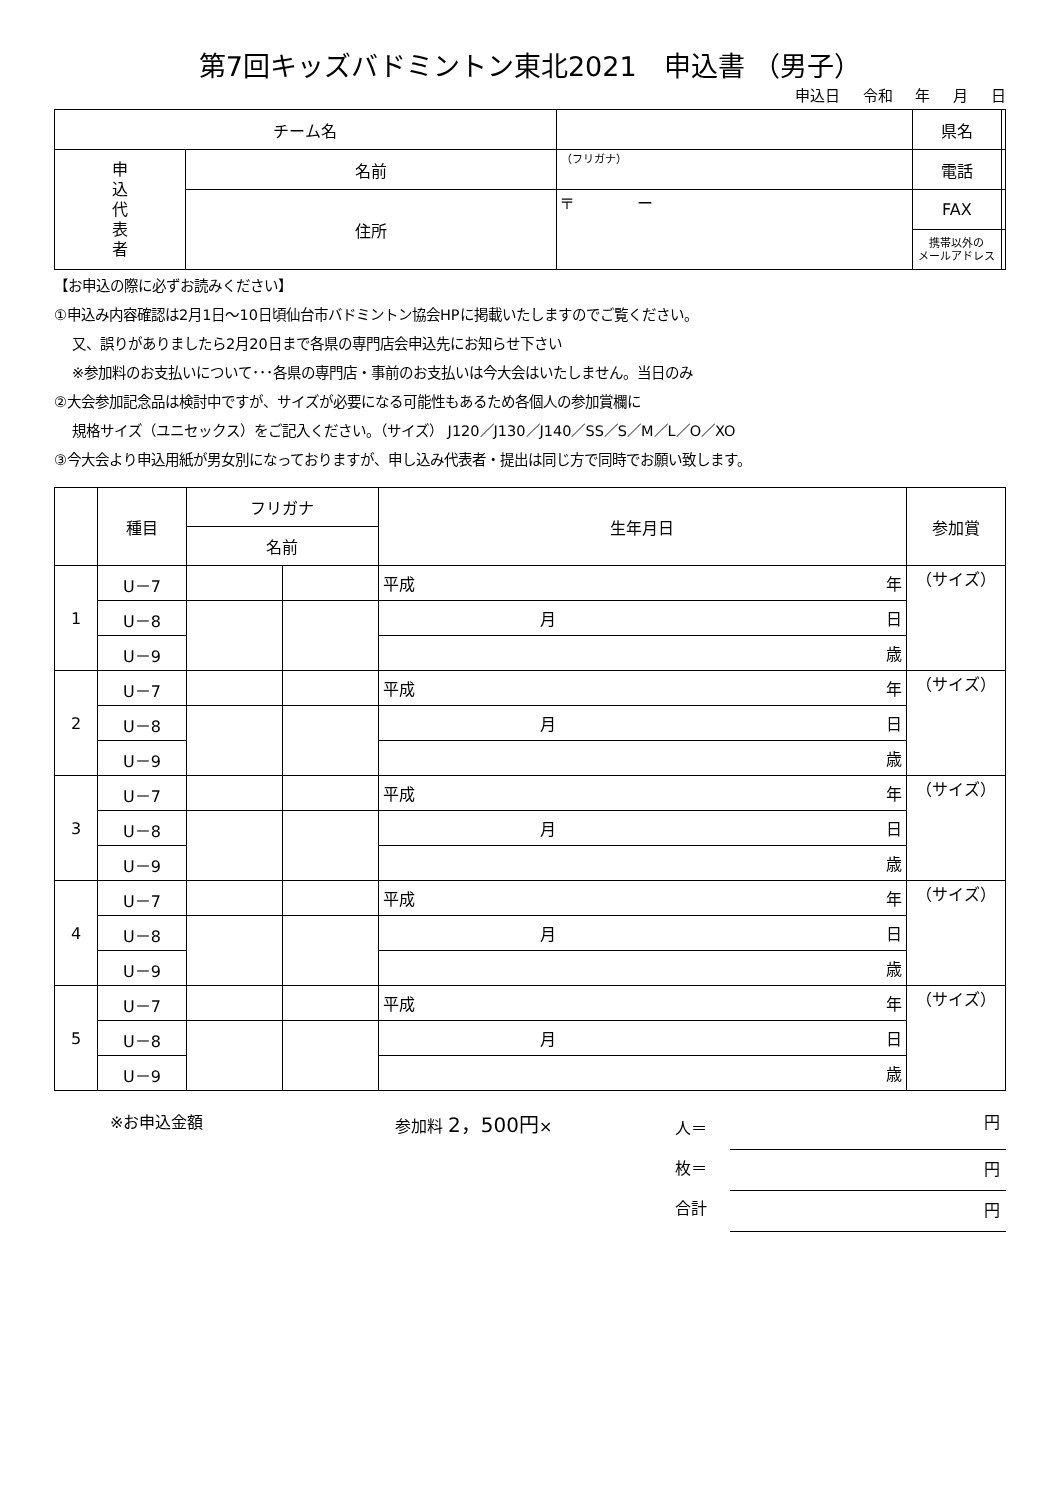第7回キッズバドミントン東北2021　申込書 （男子）
申込日 令和 年 月 日
| チーム名 | | | 県名 | |
| 申 込 代 表 者 | 名前 | （フリガナ） | 電話 | |
| | 住所 | 〒 ー | FAX | |
| | | | 携帯以外の メールアドレス | |
【お申込の際に必ずお読みください】
①申込み内容確認は2月1日～10日頃仙台市バドミントン協会HPに掲載いたしますのでご覧ください。
又、誤りがありましたら2月20日まで各県の専門店会申込先にお知らせ下さい
※参加料のお支払いについて･･･各県の専門店・事前のお支払いは今大会はいたしません。当日のみ
②大会参加記念品は検討中ですが、サイズが必要になる可能性もあるため各個人の参加賞欄に
規格サイズ（ユニセックス）をご記入ください。（サイズ） J120／J130／J140／SS／S／M／L／O／XO
③今大会より申込用紙が男女別になっておりますが、申し込み代表者・提出は同じ方で同時でお願い致します。
| | 種目 | フリガナ | | 生年月日 | | 参加賞 |
| | | 名前 | | | | |
| 1 | U－7 | | | 平成 | 年 | （サイズ） |
| | U－8 | | | 月 | 日 | |
| | U－9 | | | 歳 | | |
| 2 | U－7 | | | 平成 | 年 | （サイズ） |
| | U－8 | | | 月 | 日 | |
| | U－9 | | | 歳 | | |
| 3 | U－7 | | | 平成 | 年 | （サイズ） |
| | U－8 | | | 月 | 日 | |
| | U－9 | | | 歳 | | |
| 4 | U－7 | | | 平成 | 年 | （サイズ） |
| | U－8 | | | 月 | 日 | |
| | U－9 | | | 歳 | | |
| 5 | U－7 | | | 平成 | 年 | （サイズ） |
| | U－8 | | | 月 | 日 | |
| | U－9 | | | 歳 | | |
※お申込金額 参加料 2，500円×
人＝
枚＝
合計
円
円
円